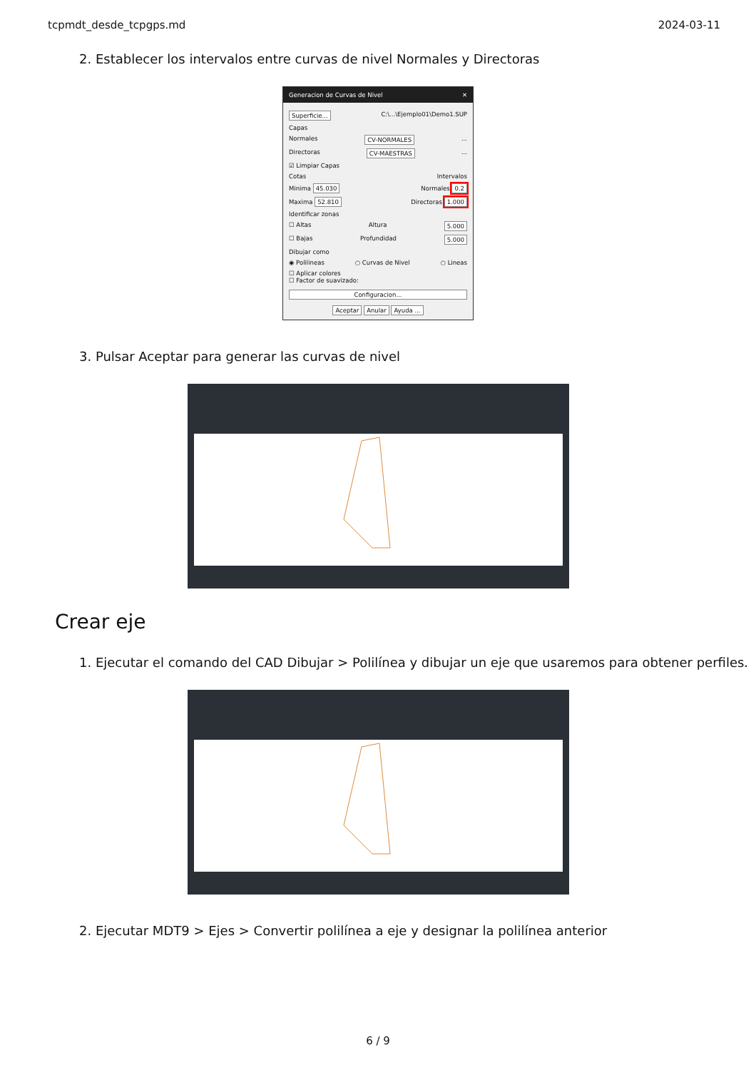tcpmdt_desde_tcpgps.md 2024-03-11
2. Establecer los intervalos entre curvas de nivel Normales y Directoras
Generacion de Curvas de Nivel ✕
Superficie... C:\...\Ejemplo01\Demo1.SUP
Capas
Normales CV-NORMALES...
Directoras CV-MAESTRAS...
☑ Limpiar Capas
Cotas Intervalos
Minima 45.030 Normales 0.2
Maxima 52.810 Directoras 1.000
Identificar zonas
☐ Altas Altura 5.000
☐ Bajas Profundidad 5.000
Dibujar como
◉ Polilineas ○ Curvas de Nivel ○ Lineas
☐ Aplicar colores
☐ Factor de suavizado:
Configuracion...
Aceptar Anular Ayuda ...
3. Pulsar Aceptar para generar las curvas de nivel
Crear eje
1. Ejecutar el comando del CAD Dibujar > Polilínea y dibujar un eje que usaremos para obtener perfiles.
2. Ejecutar MDT9 > Ejes > Convertir polilínea a eje y designar la polilínea anterior
6 / 9